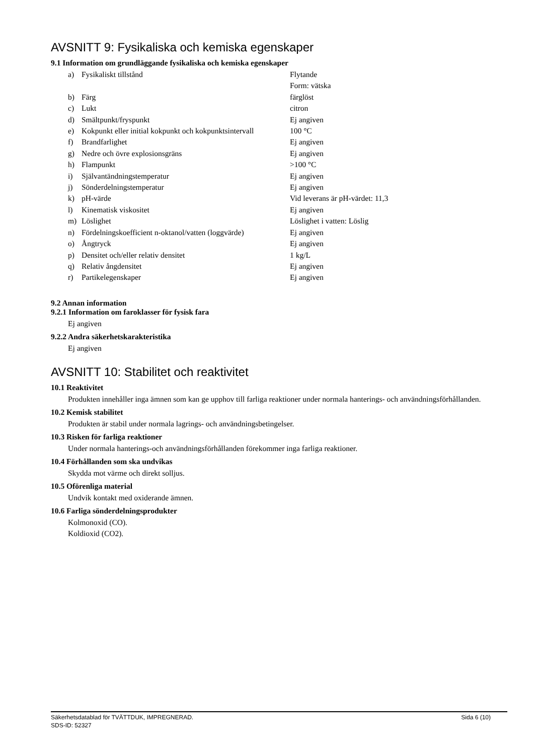AVSNITT 9: Fysikaliska och kemiska egenskaper
9.1 Information om grundläggande fysikaliska och kemiska egenskaper
| a) | Fysikaliskt tillstånd | Flytande Form: vätska |
| b) | Färg | färglöst |
| c) | Lukt | citron |
| d) | Smältpunkt/fryspunkt | Ej angiven |
| e) | Kokpunkt eller initial kokpunkt och kokpunktsintervall | 100 °C |
| f) | Brandfarlighet | Ej angiven |
| g) | Nedre och övre explosionsgräns | Ej angiven |
| h) | Flampunkt | >100 °C |
| i) | Självantändningstemperatur | Ej angiven |
| j) | Sönderdelningstemperatur | Ej angiven |
| k) | pH-värde | Vid leverans är pH-värdet: 11,3 |
| l) | Kinematisk viskositet | Ej angiven |
| m) | Löslighet | Löslighet i vatten: Löslig |
| n) | Fördelningskoefficient n-oktanol/vatten (loggvärde) | Ej angiven |
| o) | Ångtryck | Ej angiven |
| p) | Densitet och/eller relativ densitet | 1 kg/L |
| q) | Relativ ångdensitet | Ej angiven |
| r) | Partikelegenskaper | Ej angiven |
9.2 Annan information
9.2.1 Information om faroklasser för fysisk fara
Ej angiven
9.2.2 Andra säkerhetskarakteristika
Ej angiven
AVSNITT 10: Stabilitet och reaktivitet
10.1 Reaktivitet
Produkten innehåller inga ämnen som kan ge upphov till farliga reaktioner under normala hanterings- och användningsförhållanden.
10.2 Kemisk stabilitet
Produkten är stabil under normala lagrings- och användningsbetingelser.
10.3 Risken för farliga reaktioner
Under normala hanterings-och användningsförhållanden förekommer inga farliga reaktioner.
10.4 Förhållanden som ska undvikas
Skydda mot värme och direkt solljus.
10.5 Oförenliga material
Undvik kontakt med oxiderande ämnen.
10.6 Farliga sönderdelningsprodukter
Kolmonoxid (CO).
Koldioxid (CO2).
Säkerhetsdatablad för TVÄTTDUK, IMPREGNERAD. Sida 6 (10)
SDS-ID: 52327